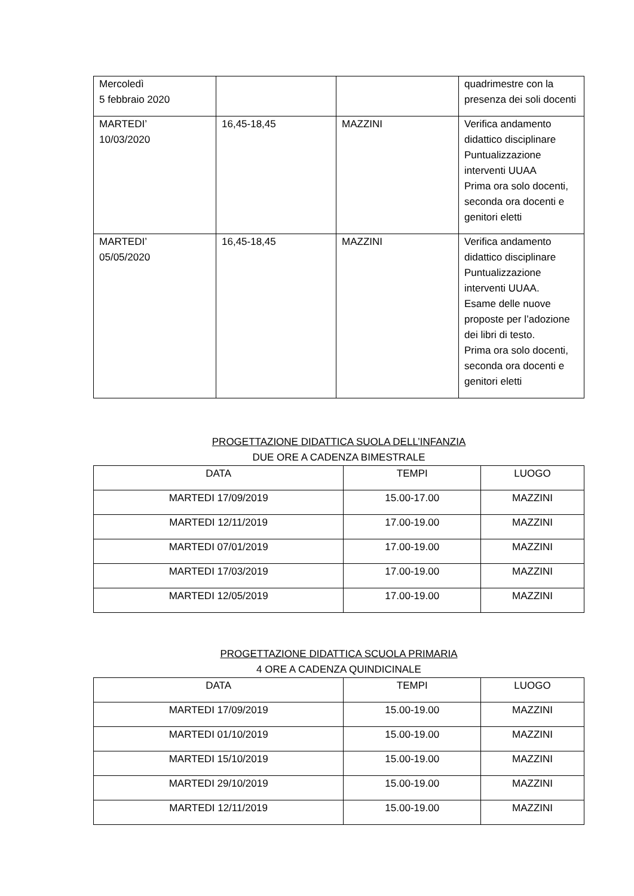| Mercoledì 5 febbraio 2020 | | | quadrimestre con la presenza dei soli docenti |
| MARTEDI’ 10/03/2020 | 16,45-18,45 | MAZZINI | Verifica andamento didattico disciplinare Puntualizzazione interventi UUAA Prima ora solo docenti, seconda ora docenti e genitori eletti |
| MARTEDI’ 05/05/2020 | 16,45-18,45 | MAZZINI | Verifica andamento didattico disciplinare Puntualizzazione interventi UUAA. Esame delle nuove proposte per l’adozione dei libri di testo. Prima ora solo docenti, seconda ora docenti e genitori eletti |
PROGETTAZIONE DIDATTICA SUOLA DELL’INFANZIA
DUE ORE A CADENZA BIMESTRALE
| DATA | TEMPI | LUOGO |
| --- | --- | --- |
| MARTEDI 17/09/2019 | 15.00-17.00 | MAZZINI |
| MARTEDI 12/11/2019 | 17.00-19.00 | MAZZINI |
| MARTEDI 07/01/2019 | 17.00-19.00 | MAZZINI |
| MARTEDI 17/03/2019 | 17.00-19.00 | MAZZINI |
| MARTEDI 12/05/2019 | 17.00-19.00 | MAZZINI |
PROGETTAZIONE DIDATTICA SCUOLA PRIMARIA
4 ORE A CADENZA QUINDICINALE
| DATA | TEMPI | LUOGO |
| --- | --- | --- |
| MARTEDI 17/09/2019 | 15.00-19.00 | MAZZINI |
| MARTEDI 01/10/2019 | 15.00-19.00 | MAZZINI |
| MARTEDI 15/10/2019 | 15.00-19.00 | MAZZINI |
| MARTEDI 29/10/2019 | 15.00-19.00 | MAZZINI |
| MARTEDI 12/11/2019 | 15.00-19.00 | MAZZINI |